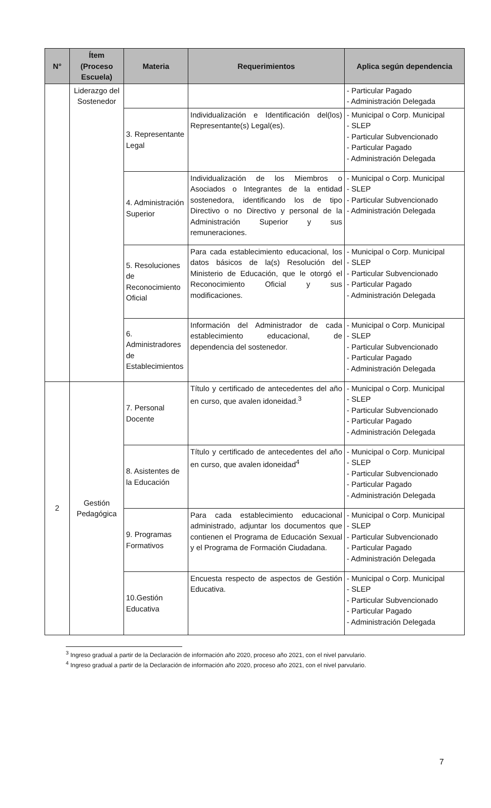| N° | Ítem (Proceso Escuela) | Materia | Requerimientos | Aplica según dependencia |
| --- | --- | --- | --- | --- |
| | Liderazgo del Sostenedor | | | - Particular Pagado - Administración Delegada |
| | | 3. Representante Legal | Individualización e Identificación del(los) Representante(s) Legal(es). | - Municipal o Corp. Municipal - SLEP - Particular Subvencionado - Particular Pagado - Administración Delegada |
| | | 4. Administración Superior | Individualización de los Miembros o Asociados o Integrantes de la entidad sostenedora, identificando los de tipo Directivo o no Directivo y personal de la Administración Superior y sus remuneraciones. | - Municipal o Corp. Municipal - SLEP - Particular Subvencionado - Administración Delegada |
| | | 5. Resoluciones de Reconocimiento Oficial | Para cada establecimiento educacional, los datos básicos de la(s) Resolución del Ministerio de Educación, que le otorgó el Reconocimiento Oficial y sus modificaciones. | - Municipal o Corp. Municipal - SLEP - Particular Subvencionado - Particular Pagado - Administración Delegada |
| | | 6. Administradores de Establecimientos | Información del Administrador de cada establecimiento educacional, de dependencia del sostenedor. | - Municipal o Corp. Municipal - SLEP - Particular Subvencionado - Particular Pagado - Administración Delegada |
| 2 | Gestión Pedagógica | 7. Personal Docente | Título y certificado de antecedentes del año en curso, que avalen idoneidad.<sup>3</sup> | - Municipal o Corp. Municipal - SLEP - Particular Subvencionado - Particular Pagado - Administración Delegada |
| | | 8. Asistentes de la Educación | Título y certificado de antecedentes del año en curso, que avalen idoneidad<sup>4</sup> | - Municipal o Corp. Municipal - SLEP - Particular Subvencionado - Particular Pagado - Administración Delegada |
| | | 9. Programas Formativos | Para cada establecimiento educacional administrado, adjuntar los documentos que contienen el Programa de Educación Sexual y el Programa de Formación Ciudadana. | - Municipal o Corp. Municipal - SLEP - Particular Subvencionado - Particular Pagado - Administración Delegada |
| | | 10.Gestión Educativa | Encuesta respecto de aspectos de Gestión Educativa. | - Municipal o Corp. Municipal - SLEP - Particular Subvencionado - Particular Pagado - Administración Delegada |
<sup>3</sup> Ingreso gradual a partir de la Declaración de información año 2020, proceso año 2021, con el nivel parvulario.
<sup>4</sup> Ingreso gradual a partir de la Declaración de información año 2020, proceso año 2021, con el nivel parvulario.
7